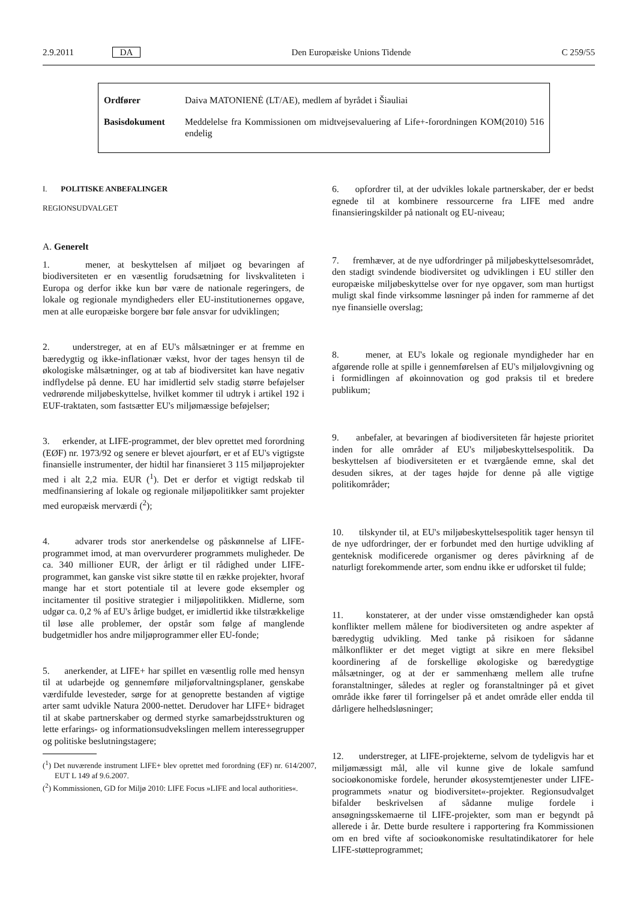2.9.2011 DA Den Europæiske Unions Tidende C 259/55
| Ordfører | Daiva MATONIENĖ (LT/AE), medlem af byrådet i Šiauliai |
| Basisdokument | Meddelelse fra Kommissionen om midtvejsevaluering af Life+-forordningen KOM(2010) 516 endelig |
I. POLITISKE ANBEFALINGER
REGIONSUDVALGET
A. Generelt
1. mener, at beskyttelsen af miljøet og bevaringen af biodiversiteten er en væsentlig forudsætning for livskvaliteten i Europa og derfor ikke kun bør være de nationale regeringers, de lokale og regionale myndigheders eller EU-institutionernes opgave, men at alle europæiske borgere bør føle ansvar for udviklingen;
2. understreger, at en af EU's målsætninger er at fremme en bæredygtig og ikke-inflationær vækst, hvor der tages hensyn til de økologiske målsætninger, og at tab af biodiversitet kan have negativ indflydelse på denne. EU har imidlertid selv stadig større beføjelser vedrørende miljøbeskyttelse, hvilket kommer til udtryk i artikel 192 i EUF-traktaten, som fastsætter EU's miljømæssige beføjelser;
3. erkender, at LIFE-programmet, der blev oprettet med forordning (EØF) nr. 1973/92 og senere er blevet ajourført, er et af EU's vigtigste finansielle instrumenter, der hidtil har finansieret 3 115 miljøprojekter med i alt 2,2 mia. EUR (<sup>1</sup>). Det er derfor et vigtigt redskab til medfinansiering af lokale og regionale miljøpolitikker samt projekter med europæisk merværdi (<sup>2</sup>);
4. advarer trods stor anerkendelse og påskønnelse af LIFE-programmet imod, at man overvurderer programmets muligheder. De ca. 340 millioner EUR, der årligt er til rådighed under LIFE-programmet, kan ganske vist sikre støtte til en række projekter, hvoraf mange har et stort potentiale til at levere gode eksempler og incitamenter til positive strategier i miljøpolitikken. Midlerne, som udgør ca. 0,2 % af EU's årlige budget, er imidlertid ikke tilstrækkelige til løse alle problemer, der opstår som følge af manglende budgetmidler hos andre miljøprogrammer eller EU-fonde;
5. anerkender, at LIFE+ har spillet en væsentlig rolle med hensyn til at udarbejde og gennemføre miljøforvaltningsplaner, genskabe værdifulde levesteder, sørge for at genoprette bestanden af vigtige arter samt udvikle Natura 2000-nettet. Derudover har LIFE+ bidraget til at skabe partnerskaber og dermed styrke samarbejdsstrukturen og lette erfarings- og informationsudvekslingen mellem interessegrupper og politiske beslutningstagere;
(<sup>1</sup>) Det nuværende instrument LIFE+ blev oprettet med forordning (EF) nr. 614/2007, EUT L 149 af 9.6.2007.
(<sup>2</sup>) Kommissionen, GD for Miljø 2010: LIFE Focus »LIFE and local authorities«.
6. opfordrer til, at der udvikles lokale partnerskaber, der er bedst egnede til at kombinere ressourcerne fra LIFE med andre finansieringskilder på nationalt og EU-niveau;
7. fremhæver, at de nye udfordringer på miljøbeskyttelsesområdet, den stadigt svindende biodiversitet og udviklingen i EU stiller den europæiske miljøbeskyttelse over for nye opgaver, som man hurtigst muligt skal finde virksomme løsninger på inden for rammerne af det nye finansielle overslag;
8. mener, at EU's lokale og regionale myndigheder har en afgørende rolle at spille i gennemførelsen af EU's miljølovgivning og i formidlingen af økoinnovation og god praksis til et bredere publikum;
9. anbefaler, at bevaringen af biodiversiteten får højeste prioritet inden for alle områder af EU's miljøbeskyttelsespolitik. Da beskyttelsen af biodiversiteten er et tværgående emne, skal det desuden sikres, at der tages højde for denne på alle vigtige politikområder;
10. tilskynder til, at EU's miljøbeskyttelsespolitik tager hensyn til de nye udfordringer, der er forbundet med den hurtige udvikling af genteknisk modificerede organismer og deres påvirkning af de naturligt forekommende arter, som endnu ikke er udforsket til fulde;
11. konstaterer, at der under visse omstændigheder kan opstå konflikter mellem målene for biodiversiteten og andre aspekter af bæredygtig udvikling. Med tanke på risikoen for sådanne målkonflikter er det meget vigtigt at sikre en mere fleksibel koordinering af de forskellige økologiske og bæredygtige målsætninger, og at der er sammenhæng mellem alle trufne foranstaltninger, således at regler og foranstaltninger på et givet område ikke fører til forringelser på et andet område eller endda til dårligere helhedsløsninger;
12. understreger, at LIFE-projekterne, selvom de tydeligvis har et miljømæssigt mål, alle vil kunne give de lokale samfund socioøkonomiske fordele, herunder økosystemtjenester under LIFE-programmets »natur og biodiversitet«-projekter. Regionsudvalget bifalder beskrivelsen af sådanne mulige fordele i ansøgningsskemaerne til LIFE-projekter, som man er begyndt på allerede i år. Dette burde resultere i rapportering fra Kommissionen om en bred vifte af socioøkonomiske resultatindikatorer for hele LIFE-støtteprogrammet;